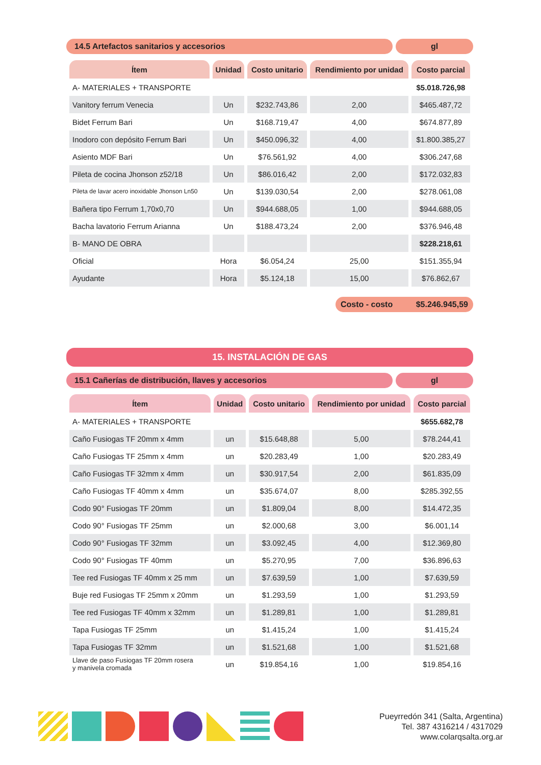14.5 Artefactos sanitarios y accesorios
gl
| Ítem | Unidad | Costo unitario | Rendimiento por unidad | Costo parcial |
| --- | --- | --- | --- | --- |
| A- MATERIALES + TRANSPORTE | | | | $5.018.726,98 |
| Vanitory ferrum Venecia | Un | $232.743,86 | 2,00 | $465.487,72 |
| Bidet Ferrum Bari | Un | $168.719,47 | 4,00 | $674.877,89 |
| Inodoro con depósito Ferrum Bari | Un | $450.096,32 | 4,00 | $1.800.385,27 |
| Asiento MDF Bari | Un | $76.561,92 | 4,00 | $306.247,68 |
| Pileta de cocina Jhonson z52/18 | Un | $86.016,42 | 2,00 | $172.032,83 |
| Pileta de lavar acero inoxidable Jhonson Ln50 | Un | $139.030,54 | 2,00 | $278.061,08 |
| Bañera tipo Ferrum 1,70x0,70 | Un | $944.688,05 | 1,00 | $944.688,05 |
| Bacha lavatorio Ferrum Arianna | Un | $188.473,24 | 2,00 | $376.946,48 |
| B- MANO DE OBRA | | | | $228.218,61 |
| Oficial | Hora | $6.054,24 | 25,00 | $151.355,94 |
| Ayudante | Hora | $5.124,18 | 15,00 | $76.862,67 |
Costo - costo $5.246.945,59
15. INSTALACIÓN DE GAS
15.1 Cañerías de distribución, llaves y accesorios
gl
| Ítem | Unidad | Costo unitario | Rendimiento por unidad | Costo parcial |
| --- | --- | --- | --- | --- |
| A- MATERIALES + TRANSPORTE | | | | $655.682,78 |
| Caño Fusiogas TF 20mm x 4mm | un | $15.648,88 | 5,00 | $78.244,41 |
| Caño Fusiogas TF 25mm x 4mm | un | $20.283,49 | 1,00 | $20.283,49 |
| Caño Fusiogas TF 32mm x 4mm | un | $30.917,54 | 2,00 | $61.835,09 |
| Caño Fusiogas TF 40mm x 4mm | un | $35.674,07 | 8,00 | $285.392,55 |
| Codo 90° Fusiogas TF 20mm | un | $1.809,04 | 8,00 | $14.472,35 |
| Codo 90° Fusiogas TF 25mm | un | $2.000,68 | 3,00 | $6.001,14 |
| Codo 90° Fusiogas TF 32mm | un | $3.092,45 | 4,00 | $12.369,80 |
| Codo 90° Fusiogas TF 40mm | un | $5.270,95 | 7,00 | $36.896,63 |
| Tee red Fusiogas TF 40mm x 25 mm | un | $7.639,59 | 1,00 | $7.639,59 |
| Buje red Fusiogas TF 25mm x 20mm | un | $1.293,59 | 1,00 | $1.293,59 |
| Tee red Fusiogas TF 40mm x 32mm | un | $1.289,81 | 1,00 | $1.289,81 |
| Tapa Fusiogas TF 25mm | un | $1.415,24 | 1,00 | $1.415,24 |
| Tapa Fusiogas TF 32mm | un | $1.521,68 | 1,00 | $1.521,68 |
| Llave de paso Fusiogas TF 20mm rosera y manivela cromada | un | $19.854,16 | 1,00 | $19.854,16 |
Pueyrredón 341 (Salta, Argentina)
Tel. 387 4316214 / 4317029
www.colarqsalta.org.ar